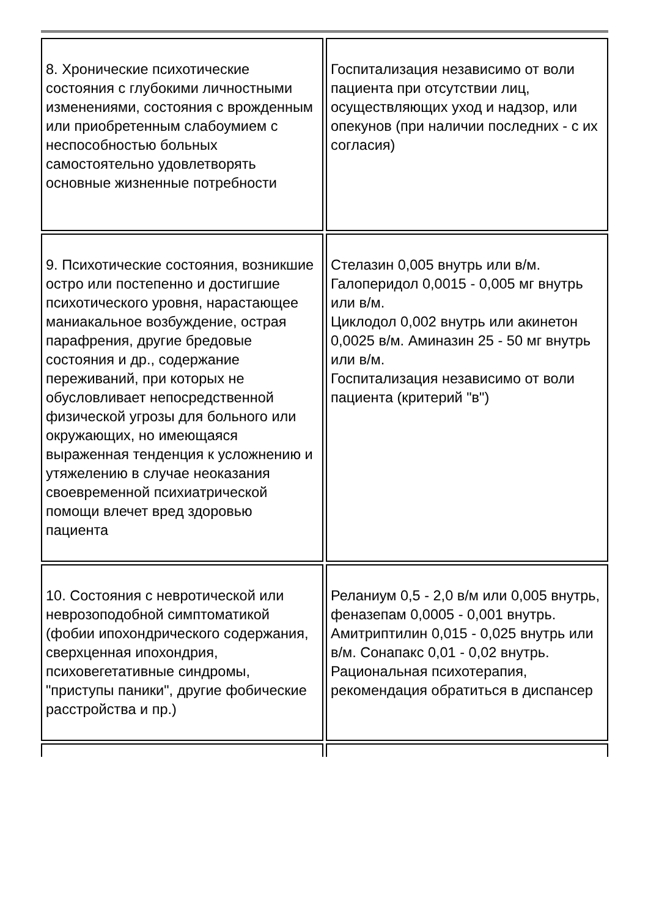| 8. Хронические психотические состояния с глубокими личностными изменениями, состояния с врожденным или приобретенным слабоумием с неспособностью больных самостоятельно удовлетворять основные жизненные потребности | Госпитализация независимо от воли пациента при отсутствии лиц, осуществляющих уход и надзор, или опекунов (при наличии последних - с их согласия) |
| 9. Психотические состояния, возникшие остро или постепенно и достигшие психотического уровня, нарастающее маниакальное возбуждение, острая парафрения, другие бредовые состояния и др., содержание переживаний, при которых не обусловливает непосредственной физической угрозы для больного или окружающих, но имеющаяся выраженная тенденция к усложнению и утяжелению в случае неоказания своевременной психиатрической помощи влечет вред здоровью пациента | Стелазин 0,005 внутрь или в/м. Галоперидол 0,0015 - 0,005 мг внутрь или в/м. Циклодол 0,002 внутрь или акинетон 0,0025 в/м. Аминазин 25 - 50 мг внутрь или в/м. Госпитализация независимо от воли пациента (критерий "в") |
| 10. Состояния с невротической или неврозоподобной симптоматикой (фобии ипохондрического содержания, сверхценная ипохондрия, психовегетативные синдромы, "приступы паники", другие фобические расстройства и пр.) | Реланиум 0,5 - 2,0 в/м или 0,005 внутрь, феназепам 0,0005 - 0,001 внутрь. Амитриптилин 0,015 - 0,025 внутрь или в/м. Сонапакс 0,01 - 0,02 внутрь. Рациональная психотерапия, рекомендация обратиться в диспансер |